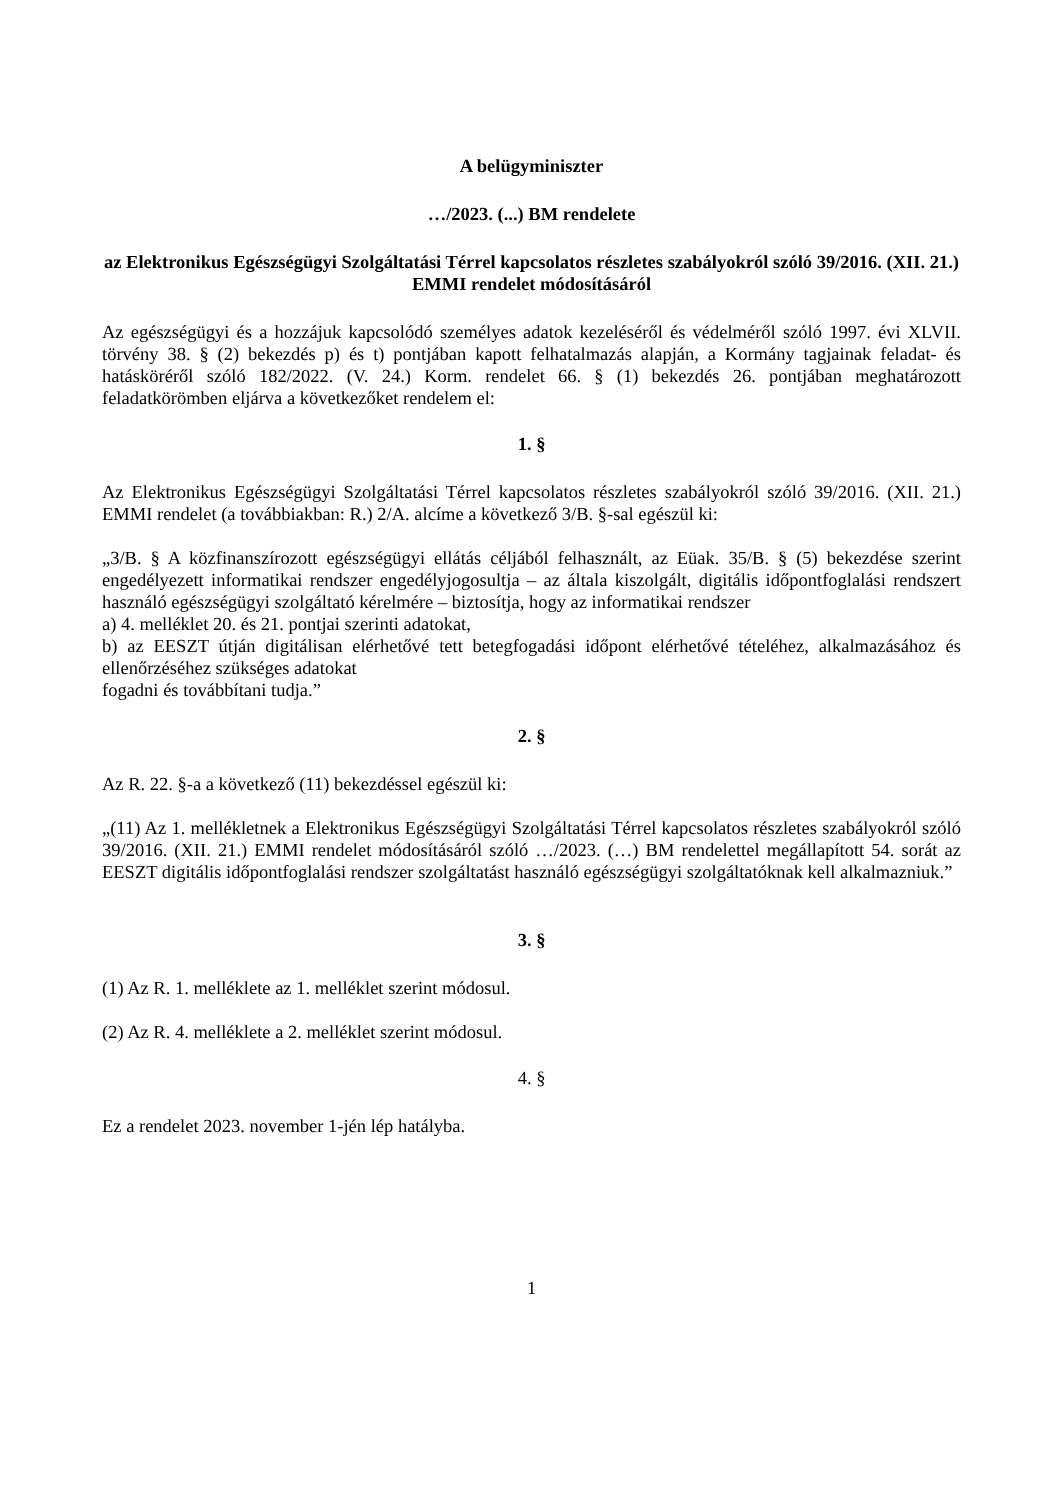A belügyminiszter
…/2023. (...) BM rendelete
az Elektronikus Egészségügyi Szolgáltatási Térrel kapcsolatos részletes szabályokról szóló 39/2016. (XII. 21.) EMMI rendelet módosításáról
Az egészségügyi és a hozzájuk kapcsolódó személyes adatok kezeléséről és védelméről szóló 1997. évi XLVII. törvény 38. § (2) bekezdés p) és t) pontjában kapott felhatalmazás alapján, a Kormány tagjainak feladat- és hatásköréről szóló 182/2022. (V. 24.) Korm. rendelet 66. § (1) bekezdés 26. pontjában meghatározott feladatkörömben eljárva a következőket rendelem el:
1. §
Az Elektronikus Egészségügyi Szolgáltatási Térrel kapcsolatos részletes szabályokról szóló 39/2016. (XII. 21.) EMMI rendelet (a továbbiakban: R.) 2/A. alcíme a következő 3/B. §-sal egészül ki:
„3/B. § A közfinanszírozott egészségügyi ellátás céljából felhasznált, az Eüak. 35/B. § (5) bekezdése szerint engedélyezett informatikai rendszer engedélyjogosultja – az általa kiszolgált, digitális időpontfoglalási rendszert használó egészségügyi szolgáltató kérelmére – biztosítja, hogy az informatikai rendszer
a) 4. melléklet 20. és 21. pontjai szerinti adatokat,
b) az EESZT útján digitálisan elérhetővé tett betegfogadási időpont elérhetővé tételéhez, alkalmazásához és ellenőrzéséhez szükséges adatokat
fogadni és továbbítani tudja.”
2. §
Az R. 22. §-a a következő (11) bekezdéssel egészül ki:
„(11) Az 1. mellékletnek a Elektronikus Egészségügyi Szolgáltatási Térrel kapcsolatos részletes szabályokról szóló 39/2016. (XII. 21.) EMMI rendelet módosításáról szóló …/2023. (…) BM rendelettel megállapított 54. sorát az EESZT digitális időpontfoglalási rendszer szolgáltatást használó egészségügyi szolgáltatóknak kell alkalmazniuk.”
3. §
(1) Az R. 1. melléklete az 1. melléklet szerint módosul.
(2) Az R. 4. melléklete a 2. melléklet szerint módosul.
4. §
Ez a rendelet 2023. november 1-jén lép hatályba.
1